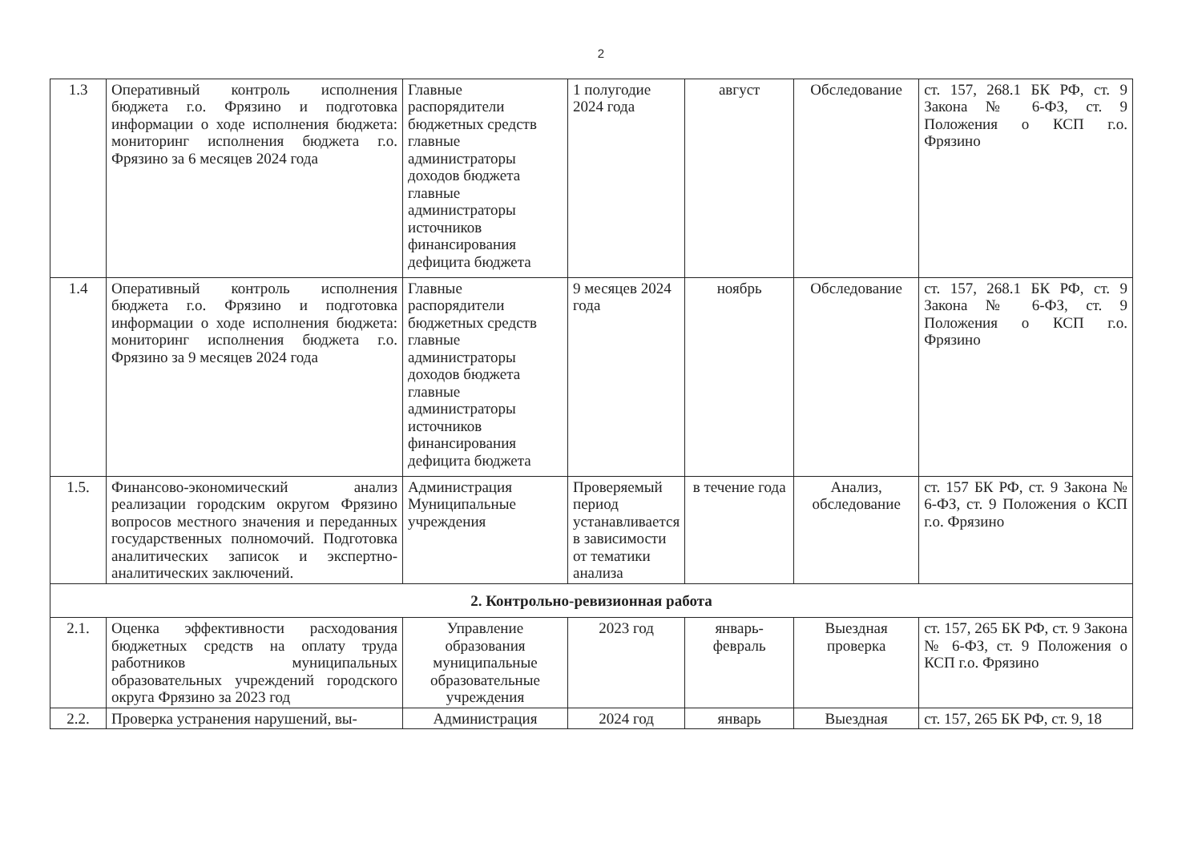2
| 1.3 | Оперативный контроль исполнения бюджета г.о. Фрязино и подготовка информации о ходе исполнения бюджета: мониторинг исполнения бюджета г.о. Фрязино за 6 месяцев 2024 года | Главные распорядители бюджетных средств главные администраторы доходов бюджета главные администраторы источников финансирования дефицита бюджета | 1 полугодие 2024 года | август | Обследование | ст. 157, 268.1 БК РФ, ст. 9 Закона № 6-ФЗ, ст. 9 Положения о КСП г.о. Фрязино |
| 1.4 | Оперативный контроль исполнения бюджета г.о. Фрязино и подготовка информации о ходе исполнения бюджета: мониторинг исполнения бюджета г.о. Фрязино за 9 месяцев 2024 года | Главные распорядители бюджетных средств главные администраторы доходов бюджета главные администраторы источников финансирования дефицита бюджета | 9 месяцев 2024 года | ноябрь | Обследование | ст. 157, 268.1 БК РФ, ст. 9 Закона № 6-ФЗ, ст. 9 Положения о КСП г.о. Фрязино |
| 1.5. | Финансово-экономический анализ реализации городским округом Фрязино вопросов местного значения и переданных государственных полномочий. Подготовка аналитических записок и экспертно-аналитических заключений. | Администрация Муниципальные учреждения | Проверяемый период устанавливается в зависимости от тематики анализа | в течение года | Анализ, обследование | ст. 157 БК РФ, ст. 9 Закона № 6-ФЗ, ст. 9 Положения о КСП г.о. Фрязино |
| 2. Контрольно-ревизионная работа | | | | | | |
| 2.1. | Оценка эффективности расходования бюджетных средств на оплату труда работников муниципальных образовательных учреждений городского округа Фрязино за 2023 год | Управление образования муниципальные образовательные учреждения | 2023 год | январь-февраль | Выездная проверка | ст. 157, 265 БК РФ, ст. 9 Закона № 6-ФЗ, ст. 9 Положения о КСП г.о. Фрязино |
| 2.2. | Проверка устранения нарушений, вы- | Администрация | 2024 год | январь | Выездная | ст. 157, 265 БК РФ, ст. 9, 18 |